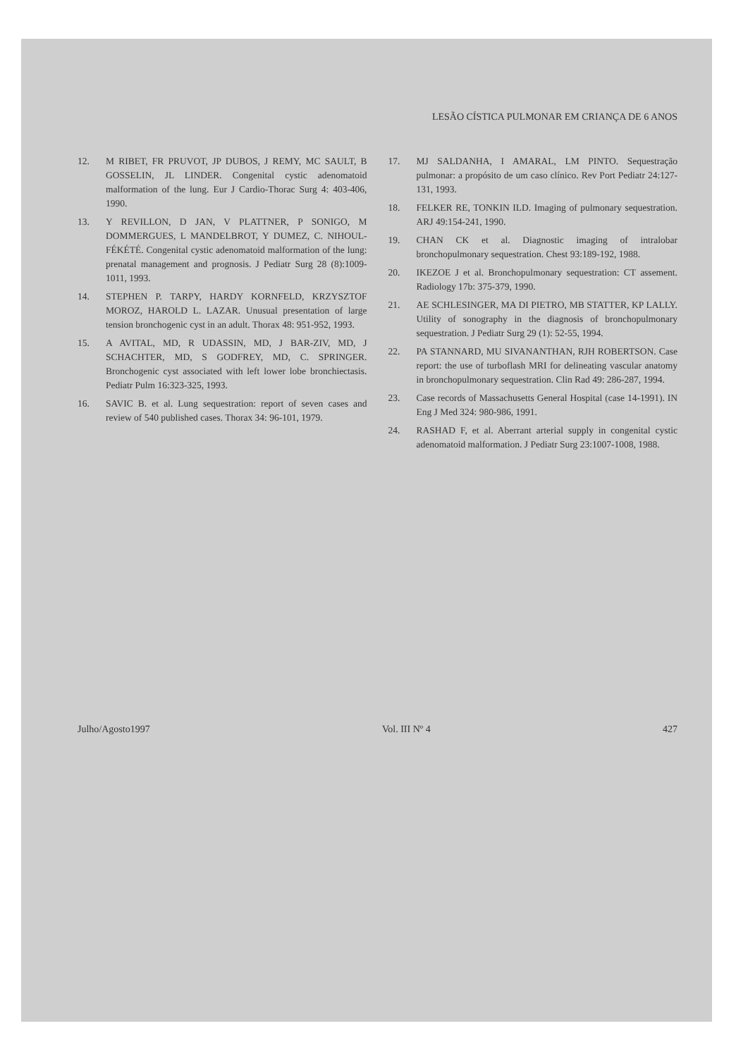LESÃO CÍSTICA PULMONAR EM CRIANÇA DE 6 ANOS
12. M RIBET, FR PRUVOT, JP DUBOS, J REMY, MC SAULT, B GOSSELIN, JL LINDER. Congenital cystic adenomatoid malformation of the lung. Eur J Cardio-Thorac Surg 4: 403-406, 1990.
13. Y REVILLON, D JAN, V PLATTNER, P SONIGO, M DOMMERGUES, L MANDELBROT, Y DUMEZ, C. NIHOUL-FÉKÉTÉ. Congenital cystic adenomatoid malformation of the lung: prenatal management and prognosis. J Pediatr Surg 28 (8):1009-1011, 1993.
14. STEPHEN P. TARPY, HARDY KORNFELD, KRZYSZTOF MOROZ, HAROLD L. LAZAR. Unusual presentation of large tension bronchogenic cyst in an adult. Thorax 48: 951-952, 1993.
15. A AVITAL, MD, R UDASSIN, MD, J BAR-ZIV, MD, J SCHACHTER, MD, S GODFREY, MD, C. SPRINGER. Bronchogenic cyst associated with left lower lobe bronchiectasis. Pediatr Pulm 16:323-325, 1993.
16. SAVIC B. et al. Lung sequestration: report of seven cases and review of 540 published cases. Thorax 34: 96-101, 1979.
17. MJ SALDANHA, I AMARAL, LM PINTO. Sequestração pulmonar: a propósito de um caso clínico. Rev Port Pediatr 24:127-131, 1993.
18. FELKER RE, TONKIN ILD. Imaging of pulmonary sequestration. ARJ 49:154-241, 1990.
19. CHAN CK et al. Diagnostic imaging of intralobar bronchopulmonary sequestration. Chest 93:189-192, 1988.
20. IKEZOE J et al. Bronchopulmonary sequestration: CT assement. Radiology 17b: 375-379, 1990.
21. AE SCHLESINGER, MA DI PIETRO, MB STATTER, KP LALLY. Utility of sonography in the diagnosis of bronchopulmonary sequestration. J Pediatr Surg 29 (1): 52-55, 1994.
22. PA STANNARD, MU SIVANANTHAN, RJH ROBERTSON. Case report: the use of turboflash MRI for delineating vascular anatomy in bronchopulmonary sequestration. Clin Rad 49: 286-287, 1994.
23. Case records of Massachusetts General Hospital (case 14-1991). IN Eng J Med 324: 980-986, 1991.
24. RASHAD F, et al. Aberrant arterial supply in congenital cystic adenomatoid malformation. J Pediatr Surg 23:1007-1008, 1988.
Julho/Agosto1997 Vol. III Nº 4 427